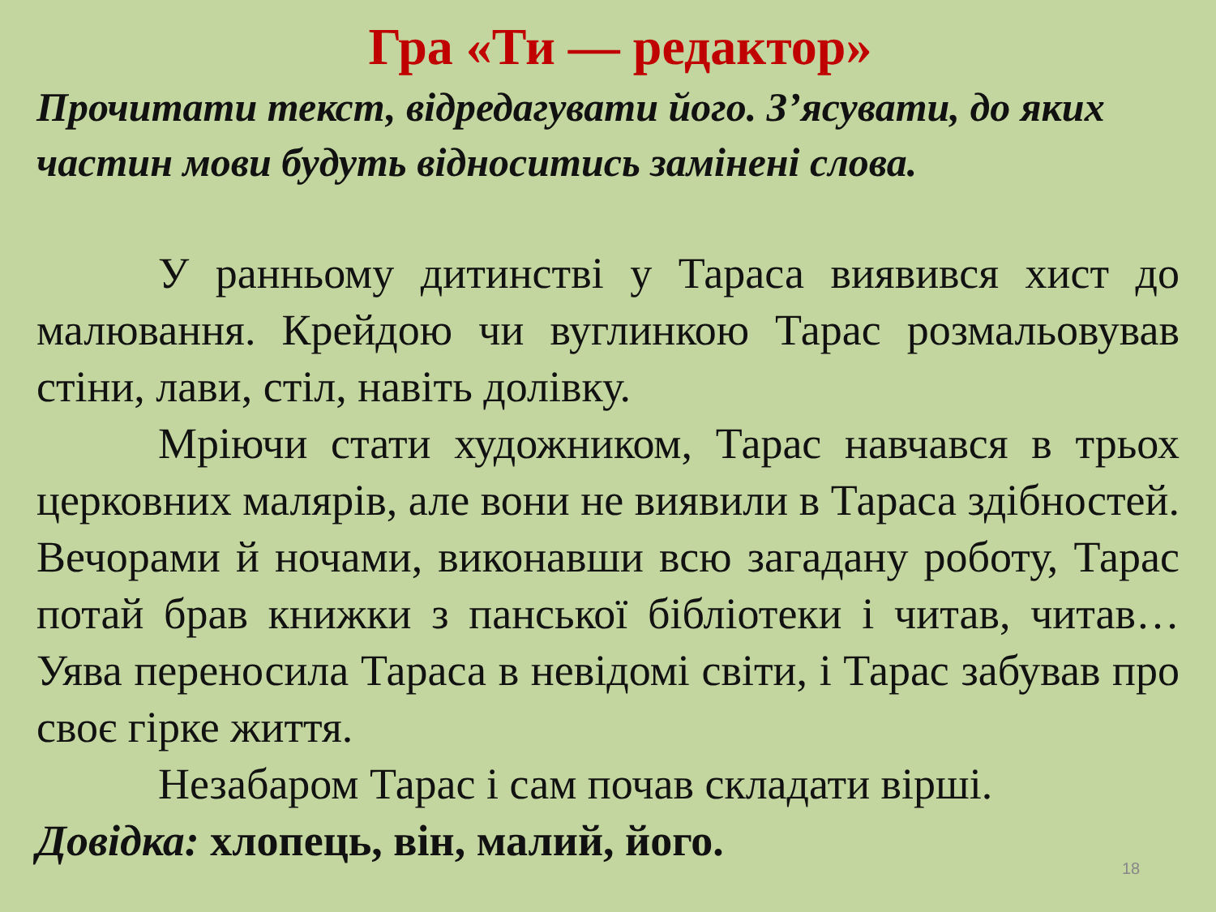Гра «Ти — редактор»
Прочитати текст, відредагувати його. З’ясувати, до яких частин мови будуть відноситись замінені слова.
У ранньому дитинстві у Тараса виявився хист до малювання. Крейдою чи вуглинкою Тарас розмальовував стіни, лави, стіл, навіть долівку.
Мріючи стати художником, Тарас навчався в трьох церковних малярів, але вони не виявили в Тараса здібностей. Вечорами й ночами, виконавши всю загадану роботу, Тарас потай брав книжки з панської бібліотеки і читав, читав… Уява переносила Тараса в невідомі світи, і Тарас забував про своє гірке життя.
Незабаром Тарас і сам почав складати вірші.
Довідка: хлопець, він, малий, його.
18